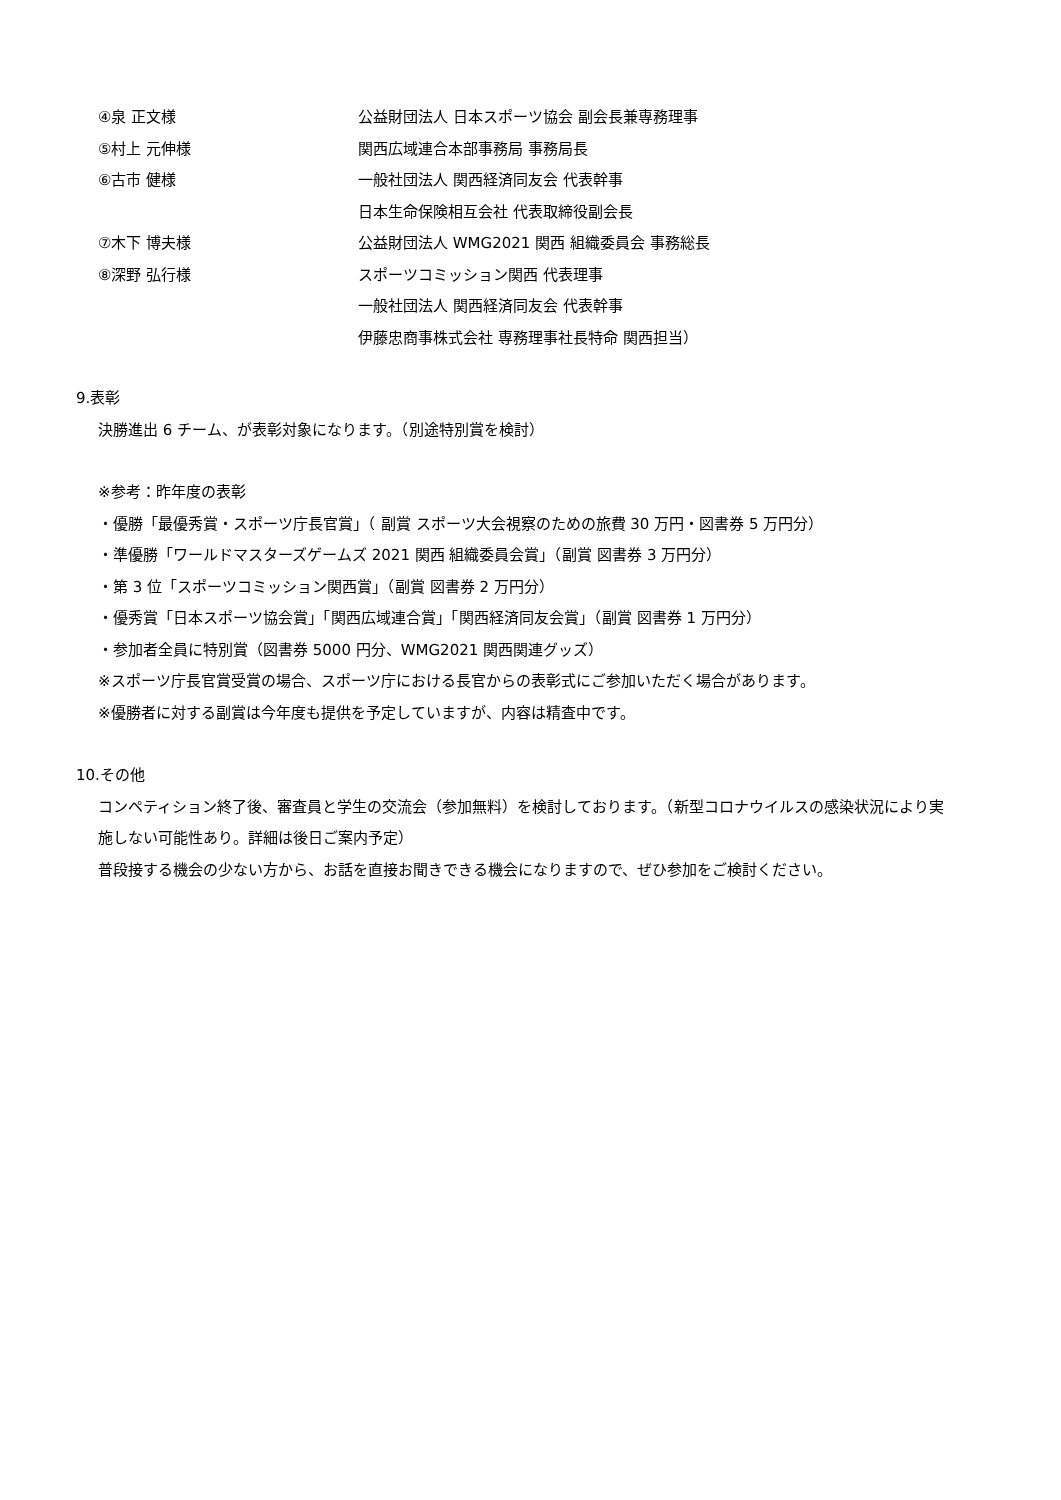④泉 正文様
公益財団法人 日本スポーツ協会 副会長兼専務理事
⑤村上 元伸様 関西広域連合本部事務局 事務局長
⑥古市 健様
一般社団法人 関西経済同友会 代表幹事
日本生命保険相互会社 代表取締役副会長
⑦木下 博夫様
公益財団法人 WMG2021 関西 組織委員会 事務総長
⑧深野 弘行様 スポーツコミッション関西 代表理事
一般社団法人 関西経済同友会 代表幹事
伊藤忠商事株式会社 専務理事社長特命 関西担当）
9.表彰
決勝進出 6 チーム、が表彰対象になります。（別途特別賞を検討）
※参考：昨年度の表彰
・優勝「最優秀賞・スポーツ庁長官賞」（ 副賞 スポーツ大会視察のための旅費 30 万円・図書券 5 万円分）
・準優勝「ワールドマスターズゲームズ 2021 関西 組織委員会賞」（副賞 図書券 3 万円分）
・第 3 位「スポーツコミッション関西賞」（副賞 図書券 2 万円分）
・優秀賞「日本スポーツ協会賞」「関西広域連合賞」「関西経済同友会賞」（副賞 図書券 1 万円分）
・参加者全員に特別賞（図書券 5000 円分、WMG2021 関西関連グッズ）
※スポーツ庁長官賞受賞の場合、スポーツ庁における長官からの表彰式にご参加いただく場合があります。
※優勝者に対する副賞は今年度も提供を予定していますが、内容は精査中です。
10.その他
コンペティション終了後、審査員と学生の交流会（参加無料）を検討しております。（新型コロナウイルスの感染状況により実
施しない可能性あり。詳細は後日ご案内予定）
普段接する機会の少ない方から、お話を直接お聞きできる機会になりますので、ぜひ参加をご検討ください。